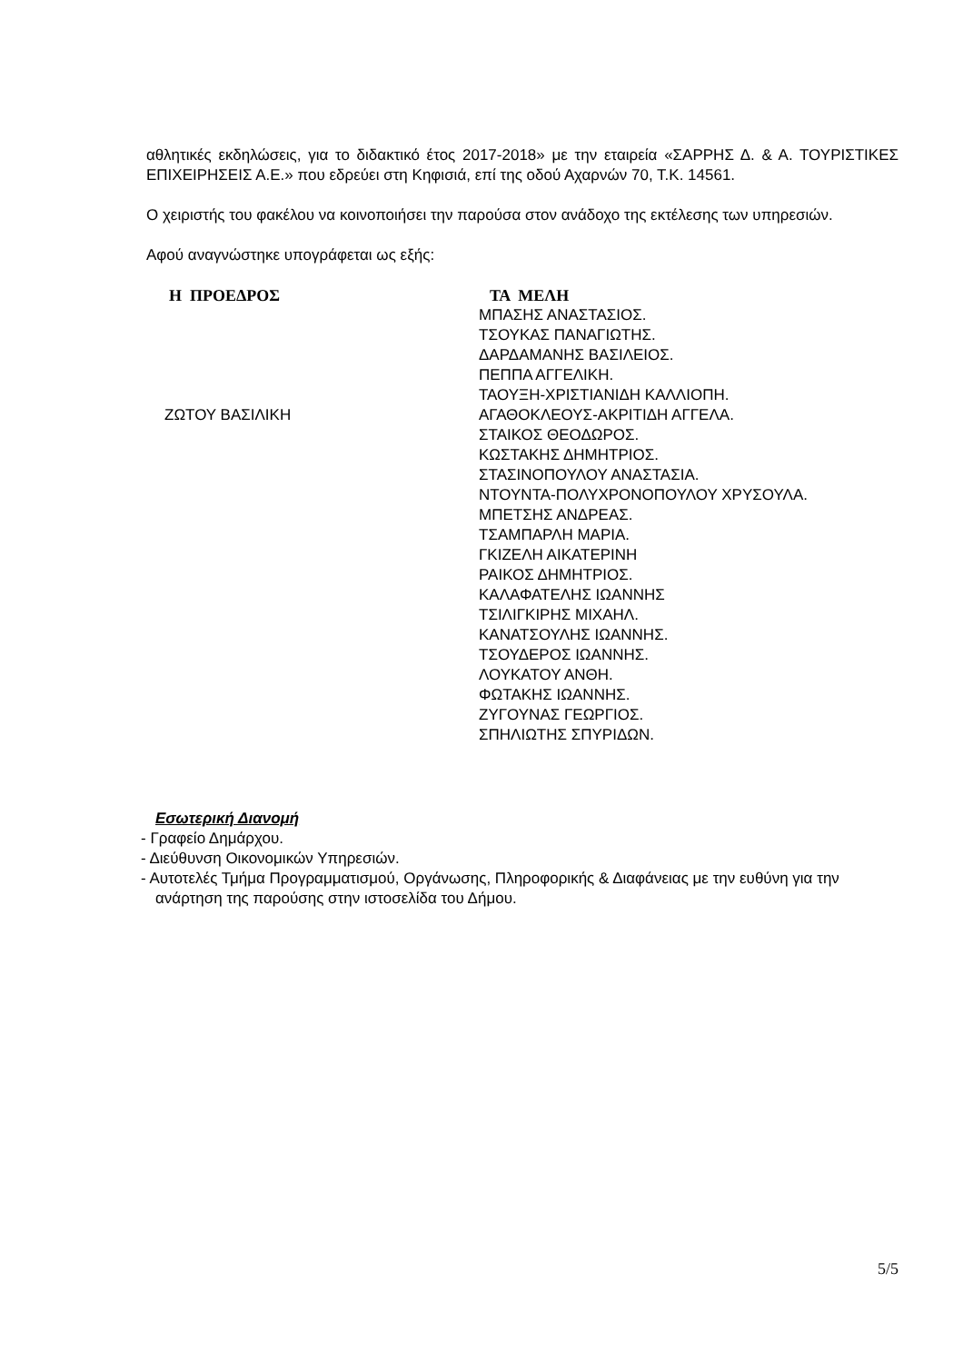αθλητικές εκδηλώσεις, για το διδακτικό έτος 2017-2018» με την εταιρεία «ΣΑΡΡΗΣ Δ. & Α. ΤΟΥΡΙΣΤΙΚΕΣ ΕΠΙΧΕΙΡΗΣΕΙΣ Α.Ε.» που εδρεύει στη Κηφισιά, επί της οδού Αχαρνών 70, Τ.Κ. 14561.
Ο χειριστής του φακέλου να κοινοποιήσει την παρούσα στον ανάδοχο της εκτέλεσης των υπηρεσιών.
Αφού αναγνώστηκε υπογράφεται ως εξής:
Η ΠΡΟΕΔΡΟΣ
ΖΩΤΟΥ ΒΑΣΙΛΙΚΗ
ΤΑ ΜΕΛΗ
ΜΠΑΣΗΣ ΑΝΑΣΤΑΣΙΟΣ.
ΤΣΟΥΚΑΣ ΠΑΝΑΓΙΩΤΗΣ.
ΔΑΡΔΑΜΑΝΗΣ ΒΑΣΙΛΕΙΟΣ.
ΠΕΠΠΑ ΑΓΓΕΛΙΚΗ.
ΤΑΟΥΞΗ-ΧΡΙΣΤΙΑΝΙΔΗ ΚΑΛΛΙΟΠΗ.
ΑΓΑΘΟΚΛΕΟΥΣ-ΑΚΡΙΤΙΔΗ ΑΓΓΕΛΑ.
ΣΤΑΙΚΟΣ ΘΕΟΔΩΡΟΣ.
ΚΩΣΤΑΚΗΣ ΔΗΜΗΤΡΙΟΣ.
ΣΤΑΣΙΝΟΠΟΥΛΟΥ ΑΝΑΣΤΑΣΙΑ.
ΝΤΟΥΝΤΑ-ΠΟΛΥΧΡΟΝΟΠΟΥΛΟΥ ΧΡΥΣΟΥΛΑ.
ΜΠΕΤΣΗΣ ΑΝΔΡΕΑΣ.
ΤΣΑΜΠΑΡΛΗ ΜΑΡΙΑ.
ΓΚΙΖΕΛΗ ΑΙΚΑΤΕΡΙΝΗ
ΡΑΙΚΟΣ ΔΗΜΗΤΡΙΟΣ.
ΚΑΛΑΦΑΤΕΛΗΣ ΙΩΑΝΝΗΣ
ΤΣΙΛΙΓΚΙΡΗΣ ΜΙΧΑΗΛ.
ΚΑΝΑΤΣΟΥΛΗΣ ΙΩΑΝΝΗΣ.
ΤΣΟΥΔΕΡΟΣ ΙΩΑΝΝΗΣ.
ΛΟΥΚΑΤΟΥ ΑΝΘΗ.
ΦΩΤΑΚΗΣ ΙΩΑΝΝΗΣ.
ΖΥΓΟΥΝΑΣ ΓΕΩΡΓΙΟΣ.
ΣΠΗΛΙΩΤΗΣ ΣΠΥΡΙΔΩΝ.
Εσωτερική Διανομή
- Γραφείο Δημάρχου.
- Διεύθυνση Οικονομικών Υπηρεσιών.
- Αυτοτελές Τμήμα Προγραμματισμού, Οργάνωσης, Πληροφορικής & Διαφάνειας με την ευθύνη για την ανάρτηση της παρούσης στην ιστοσελίδα του Δήμου.
5/5